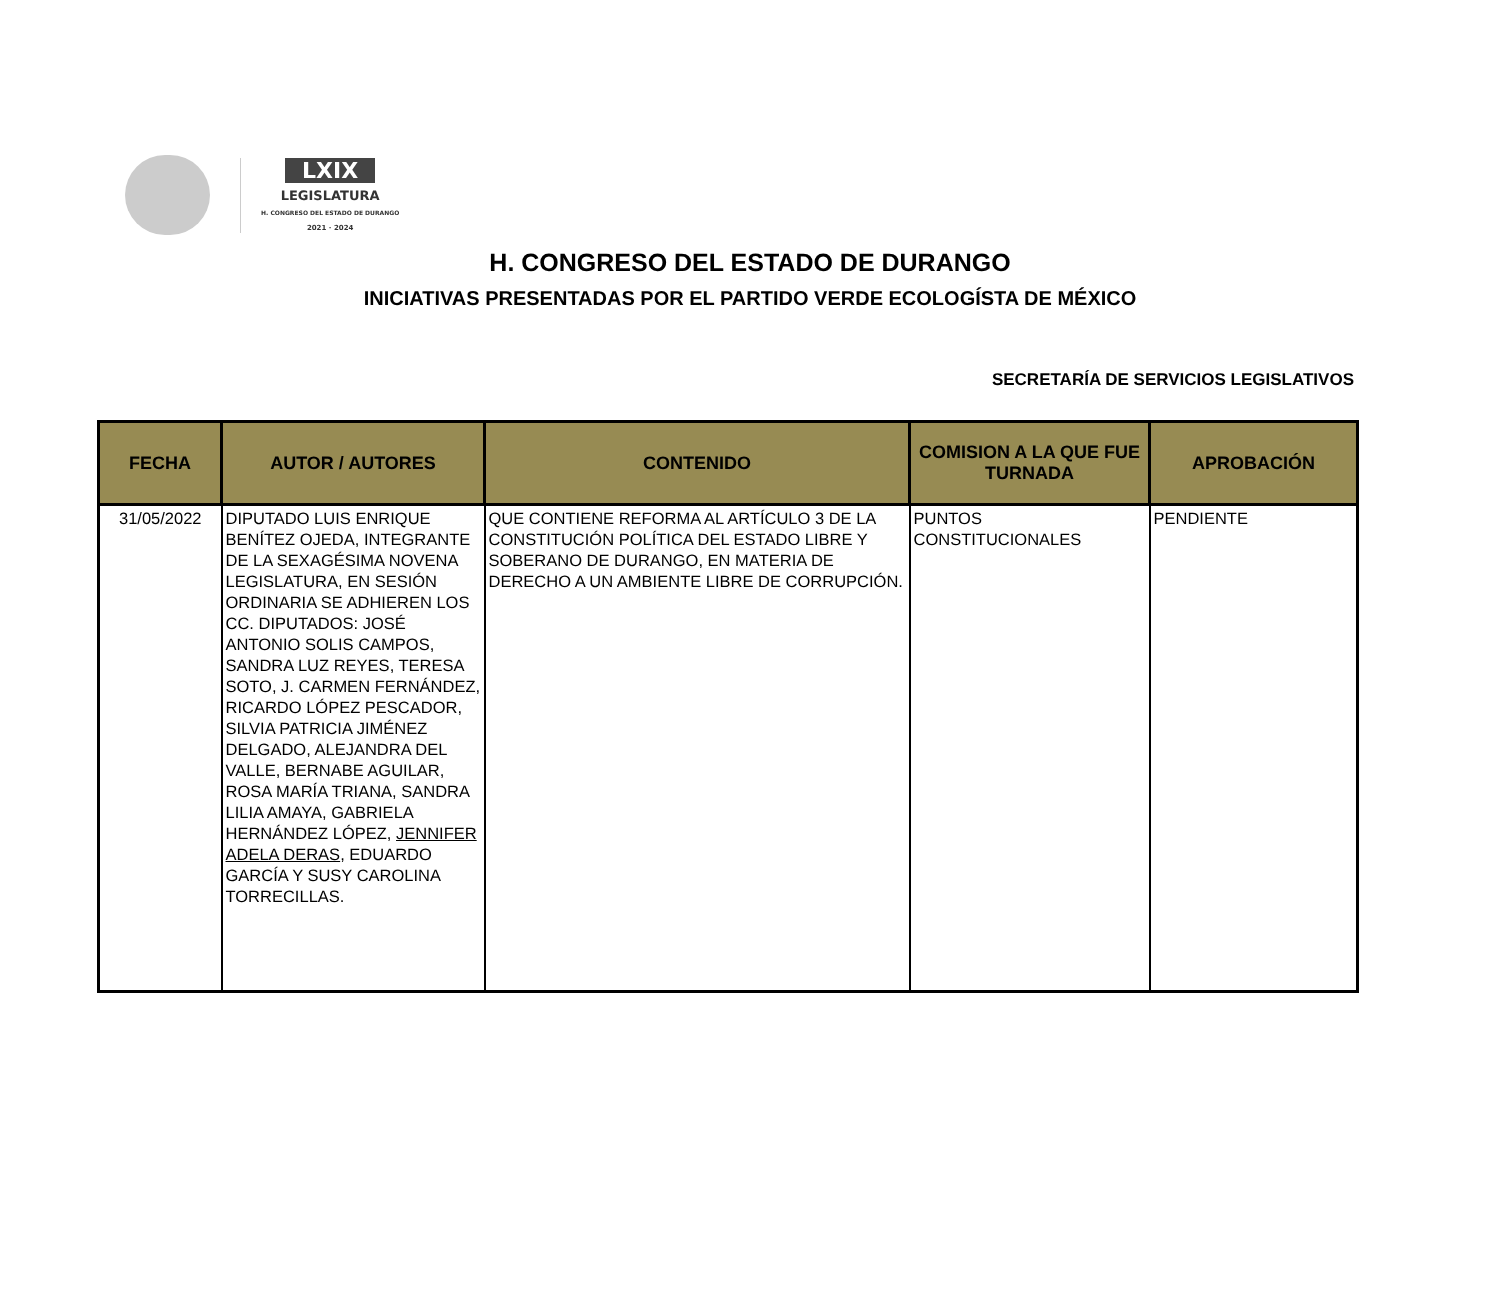LXIX
LEGISLATURA
H. CONGRESO DEL ESTADO DE DURANGO
2021 · 2024
H. CONGRESO DEL ESTADO DE DURANGO
INICIATIVAS PRESENTADAS POR EL PARTIDO VERDE ECOLOGÍSTA DE MÉXICO
SECRETARÍA DE SERVICIOS LEGISLATIVOS
| FECHA | AUTOR / AUTORES | CONTENIDO | COMISION A LA QUE FUE TURNADA | APROBACIÓN |
| --- | --- | --- | --- | --- |
| 31/05/2022 | DIPUTADO LUIS ENRIQUE BENÍTEZ OJEDA, INTEGRANTE DE LA SEXAGÉSIMA NOVENA LEGISLATURA, EN SESIÓN ORDINARIA SE ADHIEREN LOS CC. DIPUTADOS: JOSÉ ANTONIO SOLIS CAMPOS, SANDRA LUZ REYES, TERESA SOTO, J. CARMEN FERNÁNDEZ, RICARDO LÓPEZ PESCADOR, SILVIA PATRICIA JIMÉNEZ DELGADO, ALEJANDRA DEL VALLE, BERNABE AGUILAR, ROSA MARÍA TRIANA, SANDRA LILIA AMAYA, GABRIELA HERNÁNDEZ LÓPEZ, JENNIFER ADELA DERAS , EDUARDO GARCÍA Y SUSY CAROLINA TORRECILLAS. | QUE CONTIENE REFORMA AL ARTÍCULO 3 DE LA CONSTITUCIÓN POLÍTICA DEL ESTADO LIBRE Y SOBERANO DE DURANGO, EN MATERIA DE DERECHO A UN AMBIENTE LIBRE DE CORRUPCIÓN. | PUNTOS CONSTITUCIONALES | PENDIENTE |